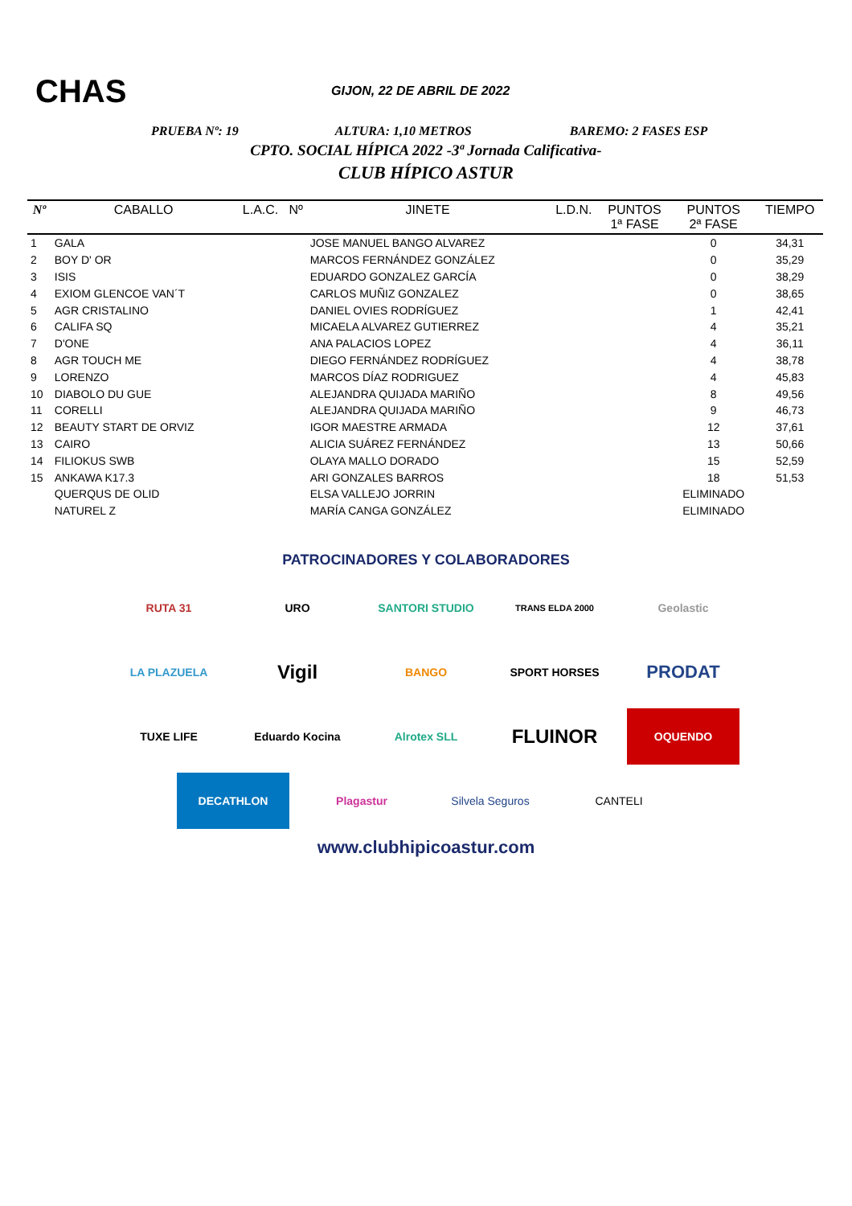CHAS
GIJON, 22 DE ABRIL DE 2022
PRUEBA Nº: 19 ALTURA: 1,10 METROS BAREMO: 2 FASES ESP
CPTO. SOCIAL HÍPICA 2022 -3ª Jornada Calificativa-
CLUB HÍPICO ASTUR
| Nº | CABALLO | L.A.C. | Nº | JINETE | L.D.N. | PUNTOS 1ª FASE | PUNTOS 2ª FASE | TIEMPO |
| --- | --- | --- | --- | --- | --- | --- | --- | --- |
| 1 | GALA | | | JOSE MANUEL BANGO ALVAREZ | | | 0 | 34,31 |
| 2 | BOY D' OR | | | MARCOS FERNÁNDEZ GONZÁLEZ | | | 0 | 35,29 |
| 3 | ISIS | | | EDUARDO GONZALEZ GARCÍA | | | 0 | 38,29 |
| 4 | EXIOM GLENCOE VAN´T | | | CARLOS MUÑIZ GONZALEZ | | | 0 | 38,65 |
| 5 | AGR CRISTALINO | | | DANIEL OVIES RODRÍGUEZ | | | 1 | 42,41 |
| 6 | CALIFA SQ | | | MICAELA ALVAREZ GUTIERREZ | | | 4 | 35,21 |
| 7 | D'ONE | | | ANA PALACIOS LOPEZ | | | 4 | 36,11 |
| 8 | AGR TOUCH ME | | | DIEGO FERNÁNDEZ RODRÍGUEZ | | | 4 | 38,78 |
| 9 | LORENZO | | | MARCOS DÍAZ RODRIGUEZ | | | 4 | 45,83 |
| 10 | DIABOLO DU GUE | | | ALEJANDRA QUIJADA MARIÑO | | | 8 | 49,56 |
| 11 | CORELLI | | | ALEJANDRA QUIJADA MARIÑO | | | 9 | 46,73 |
| 12 | BEAUTY START DE ORVIZ | | | IGOR MAESTRE ARMADA | | | 12 | 37,61 |
| 13 | CAIRO | | | ALICIA SUÁREZ FERNÁNDEZ | | | 13 | 50,66 |
| 14 | FILIOKUS SWB | | | OLAYA MALLO DORADO | | | 15 | 52,59 |
| 15 | ANKAWA K17.3 | | | ARI GONZALES BARROS | | | 18 | 51,53 |
| | QUERQUS DE OLID | | | ELSA VALLEJO JORRIN | | | ELIMINADO | |
| | NATUREL Z | | | MARÍA CANGA GONZÁLEZ | | | ELIMINADO | |
PATROCINADORES Y COLABORADORES
RUTA 31
URO
SANTORI STUDIO
TRANS ELDA 2000
Geolastic
LA PLAZUELA
Vigil
BANGO
SPORT HORSES
PRODAT
TUXE LIFE
Eduardo Kocina
Alrotex SLL
FLUINOR
OQUENDO
DECATHLON
Plagastur
Silvela Seguros
CANTELI
www.clubhipicoastur.com